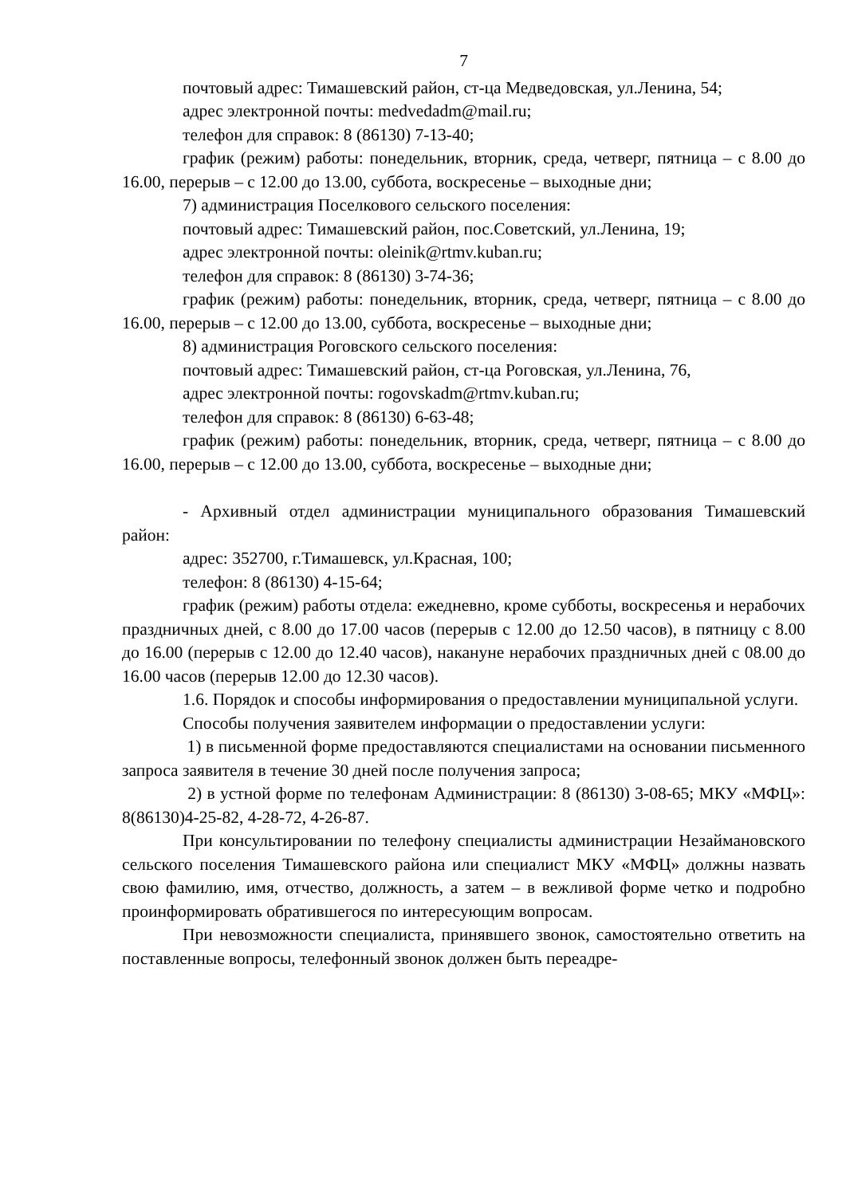7
почтовый адрес: Тимашевский район, ст-ца Медведовская, ул.Ленина, 54;
адрес электронной почты: medvedadm@mail.ru;
телефон для справок: 8 (86130) 7-13-40;
график (режим) работы: понедельник, вторник, среда, четверг, пятница – с 8.00 до 16.00, перерыв – с 12.00 до 13.00, суббота, воскресенье – выходные дни;
7) администрация Поселкового сельского поселения:
почтовый адрес: Тимашевский район, пос.Советский, ул.Ленина, 19;
адрес электронной почты: oleinik@rtmv.kuban.ru;
телефон для справок: 8 (86130) 3-74-36;
график (режим) работы: понедельник, вторник, среда, четверг, пятница – с 8.00 до 16.00, перерыв – с 12.00 до 13.00, суббота, воскресенье – выходные дни;
8) администрация Роговского сельского поселения:
почтовый адрес: Тимашевский район, ст-ца Роговская, ул.Ленина, 76,
адрес электронной почты: rogovskadm@rtmv.kuban.ru;
телефон для справок: 8 (86130) 6-63-48;
график (режим) работы: понедельник, вторник, среда, четверг, пятница – с 8.00 до 16.00, перерыв – с 12.00 до 13.00, суббота, воскресенье – выходные дни;
- Архивный отдел администрации муниципального образования Тимашевский район:
адрес: 352700, г.Тимашевск, ул.Красная, 100;
телефон: 8 (86130) 4-15-64;
график (режим) работы отдела: ежедневно, кроме субботы, воскресенья и нерабочих праздничных дней, с 8.00 до 17.00 часов (перерыв с 12.00 до 12.50 часов), в пятницу с 8.00 до 16.00 (перерыв с 12.00 до 12.40 часов), накануне нерабочих праздничных дней с 08.00 до 16.00 часов (перерыв 12.00 до 12.30 часов).
1.6. Порядок и способы информирования о предоставлении муниципальной услуги.
Способы получения заявителем информации о предоставлении услуги:
1) в письменной форме предоставляются специалистами на основании письменного запроса заявителя в течение 30 дней после получения запроса;
2) в устной форме по телефонам Администрации: 8 (86130) 3-08-65; МКУ «МФЦ»: 8(86130)4-25-82, 4-28-72, 4-26-87.
При консультировании по телефону специалисты администрации Незаймановского сельского поселения Тимашевского района или специалист МКУ «МФЦ» должны назвать свою фамилию, имя, отчество, должность, а затем – в вежливой форме четко и подробно проинформировать обратившегося по интересующим вопросам.
При невозможности специалиста, принявшего звонок, самостоятельно ответить на поставленные вопросы, телефонный звонок должен быть переадре-